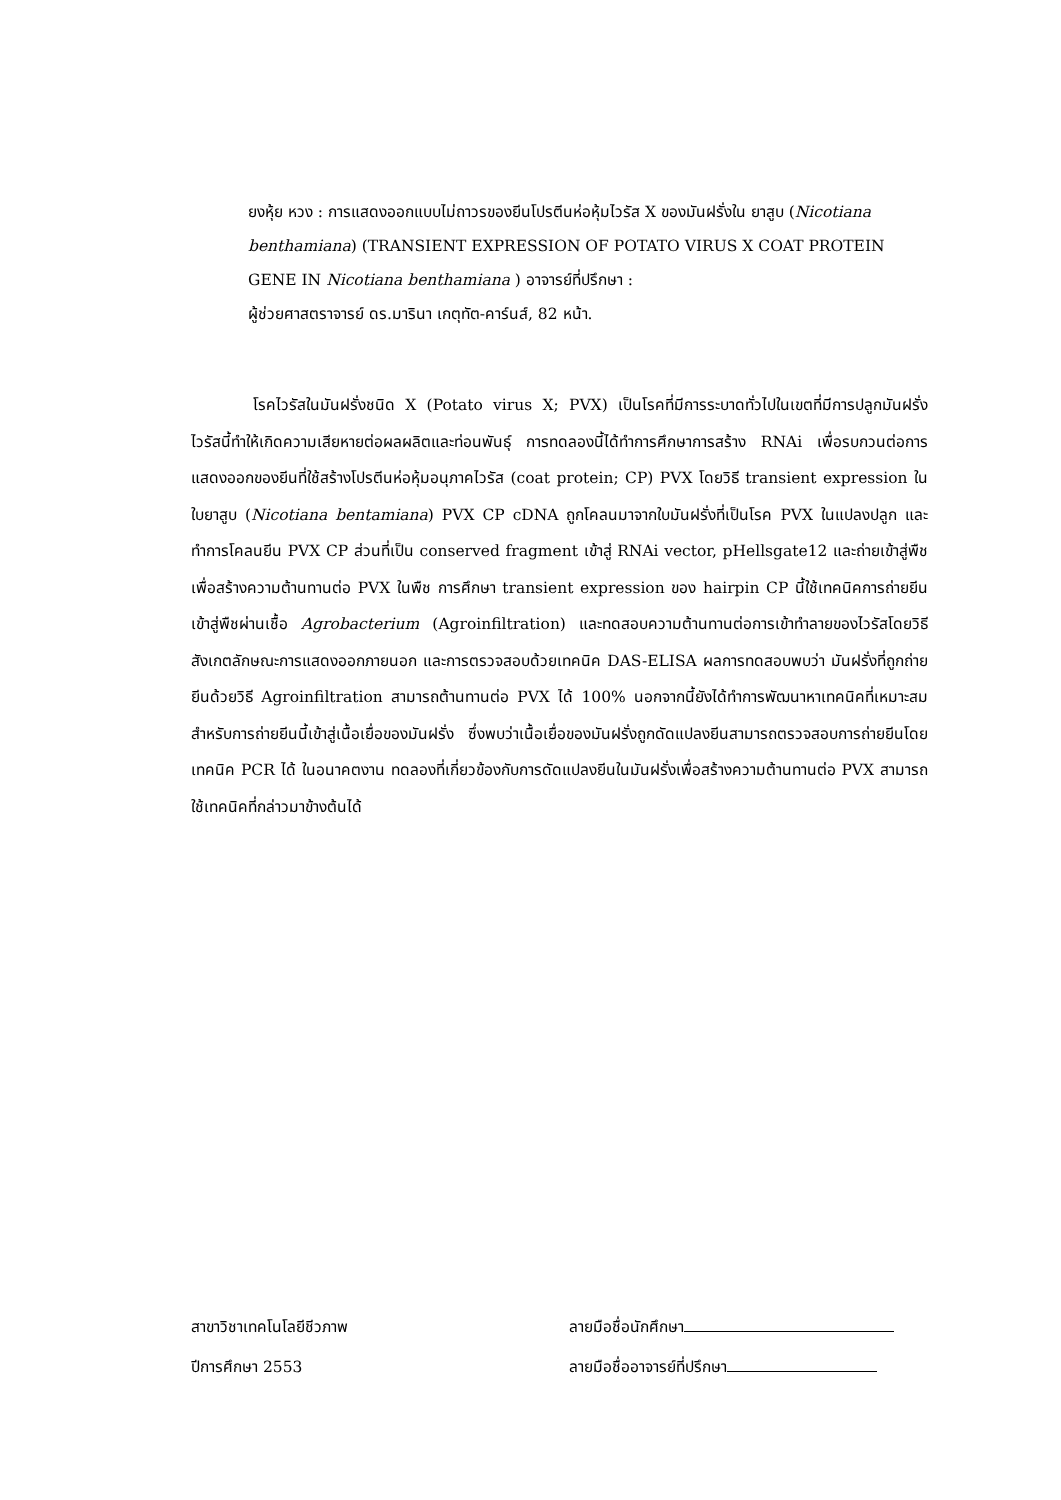ยงหุ้ย หวง : การแสดงออกแบบไม่ถาวรของยีนโปรตีนห่อหุ้มไวรัส X ของมันฝรั่งใน ยาสูบ (Nicotiana benthamiana) (TRANSIENT EXPRESSION OF POTATO VIRUS X COAT PROTEIN GENE IN Nicotiana benthamiana ) อาจารย์ที่ปรึกษา :
ผู้ช่วยศาสตราจารย์ ดร.มารินา เกตุทัต-คาร์นส์, 82 หน้า.
    โรคไวรัสในมันฝรั่งชนิด X (Potato virus X; PVX) เป็นโรคที่มีการระบาดทั่วไปในเขตที่มีการปลูกมันฝรั่ง ไวรัสนี้ทำให้เกิดความเสียหายต่อผลผลิตและท่อนพันธุ์ การทดลองนี้ได้ทำการศึกษาการสร้าง RNAi เพื่อรบกวนต่อการแสดงออกของยีนที่ใช้สร้างโปรตีนห่อหุ้มอนุภาคไวรัส (coat protein; CP) PVX โดยวิธี transient expression ในใบยาสูบ (Nicotiana bentamiana) PVX CP cDNA ถูกโคลนมาจากใบมันฝรั่งที่เป็นโรค PVX ในแปลงปลูก และทำการโคลนยีน PVX CP ส่วนที่เป็น conserved fragment เข้าสู่ RNAi vector, pHellsgate12 และถ่ายเข้าสู่พืชเพื่อสร้างความต้านทานต่อ PVX ในพืช การศึกษา transient expression ของ hairpin CP นี้ใช้เทคนิคการถ่ายยีนเข้าสู่พืชผ่านเชื้อ Agrobacterium (Agroinfiltration) และทดสอบความต้านทานต่อการเข้าทำลายของไวรัสโดยวิธีสังเกตลักษณะการแสดงออกภายนอก และการตรวจสอบด้วยเทคนิค DAS-ELISA ผลการทดสอบพบว่า มันฝรั่งที่ถูกถ่ายยีนด้วยวิธี Agroinfiltration สามารถต้านทานต่อ PVX ได้ 100% นอกจากนี้ยังได้ทำการพัฒนาหาเทคนิคที่เหมาะสมสำหรับการถ่ายยีนนี้เข้าสู่เนื้อเยื่อของมันฝรั่ง ซึ่งพบว่าเนื้อเยื่อของมันฝรั่งถูกดัดแปลงยีนสามารถตรวจสอบการถ่ายยีนโดยเทคนิค PCR ได้ ในอนาคตงาน ทดลองที่เกี่ยวข้องกับการดัดแปลงยีนในมันฝรั่งเพื่อสร้างความต้านทานต่อ PVX สามารถใช้เทคนิคที่กล่าวมาข้างต้นได้
สาขาวิชาเทคโนโลยีชีวภาพ ลายมือชื่อนักศึกษา
ปีการศึกษา 2553 ลายมือชื่ออาจารย์ที่ปรึกษา